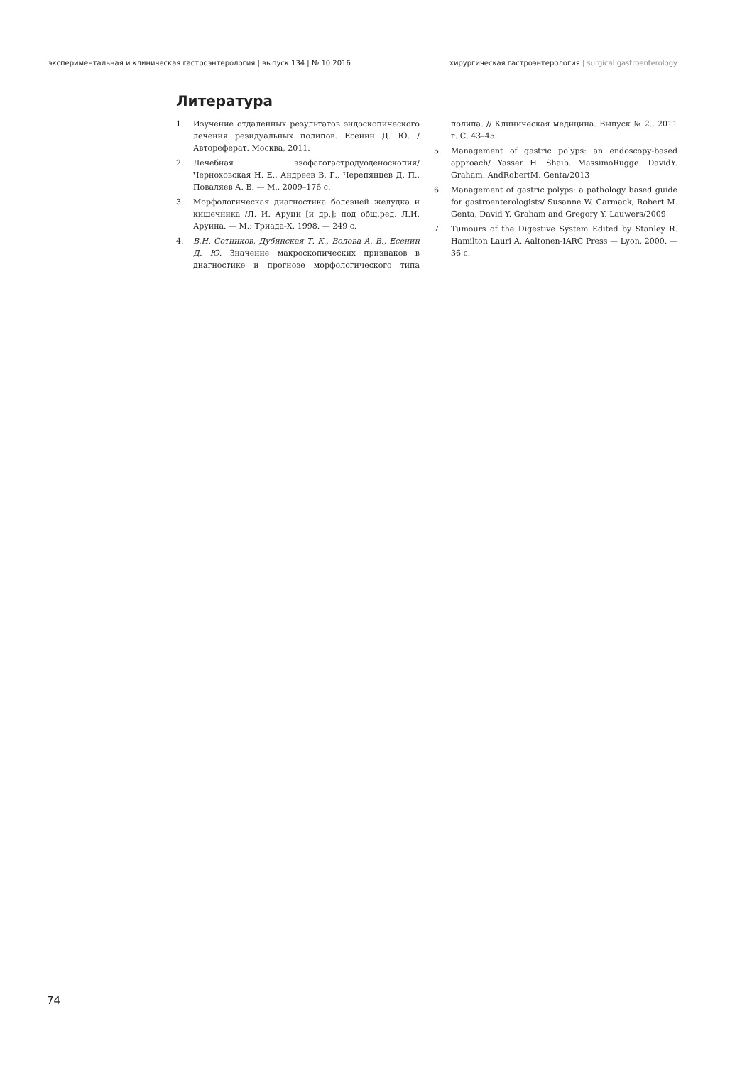экспериментальная и клиническая гастроэнтерология | выпуск 134 | № 10 2016 хирургическая гастроэнтерология | surgical gastroenterology
Литература
1. Изучение отдаленных результатов эндоскопического лечения резидуальных полипов. Есенин Д. Ю. / Автореферат. Москва, 2011.
2. Лечебная эзофагогастродуоденоскопия/ Черноховская Н. Е., Андреев В. Г., Черепянцев Д. П., Поваляев А. В. — М., 2009–176 с.
3. Морфологическая диагностика болезней желудка и кишечника /Л. И. Аруин [и др.]; под общ.ред. Л.И. Аруина. — М.: Триада-Х, 1998. — 249 с.
4. В.Н. Сотников, Дубинская Т. К., Волова А. В., Есенин Д. Ю. Значение макроскопических признаков в диагностике и прогнозе морфологического типа полипа. // Клиническая медицина. Выпуск № 2., 2011 г. С. 43–45.
5. Management of gastric polyps: an endoscopy-based approach/ Yasser H. Shaib. MassimoRugge. DavidY. Graham. AndRobertM. Genta/2013
6. Management of gastric polyps: a pathology based guide for gastroenterologists/ Susanne W. Carmack, Robert M. Genta, David Y. Graham and Gregory Y. Lauwers/2009
7. Tumours of the Digestive System Edited by Stanley R. Hamilton Lauri A. Aaltonen-IARC Press — Lyon, 2000. — 36 с.
74